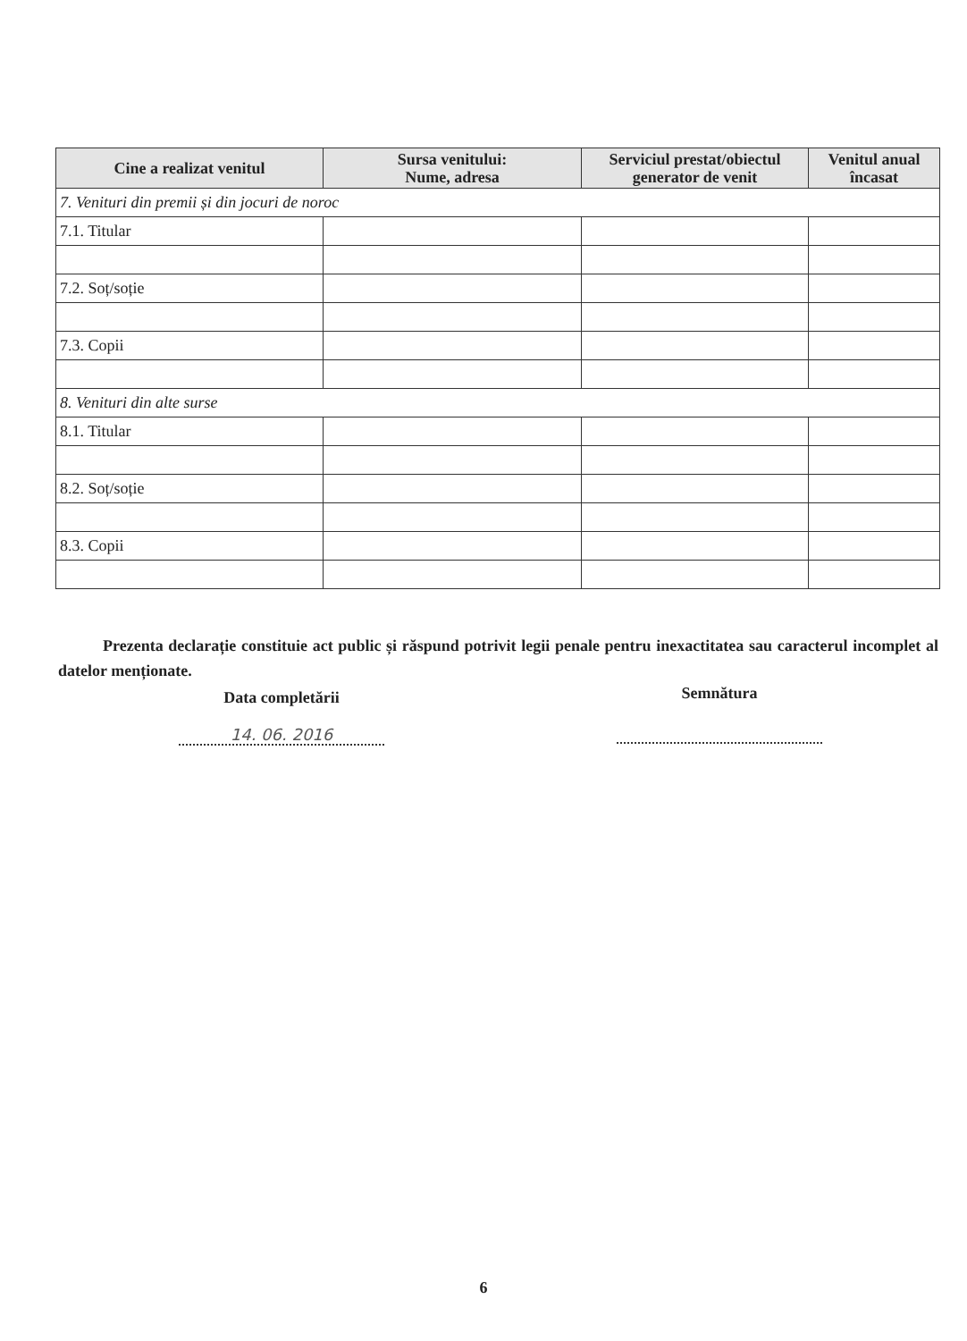| Cine a realizat venitul | Sursa venitului: Nume, adresa | Serviciul prestat/obiectul generator de venit | Venitul anual încasat |
| --- | --- | --- | --- |
| 7. Venituri din premii și din jocuri de noroc | | | |
| 7.1. Titular | | | |
| 7.2. Soț/soție | | | |
| 7.3. Copii | | | |
| 8. Venituri din alte surse | | | |
| 8.1. Titular | | | |
| 8.2. Soț/soție | | | |
| 8.3. Copii | | | |
Prezenta declarație constituie act public și răspund potrivit legii penale pentru inexactitatea sau caracterul incomplet al datelor menționate.
Data completării
14. 06. 2016
Semnătura
6